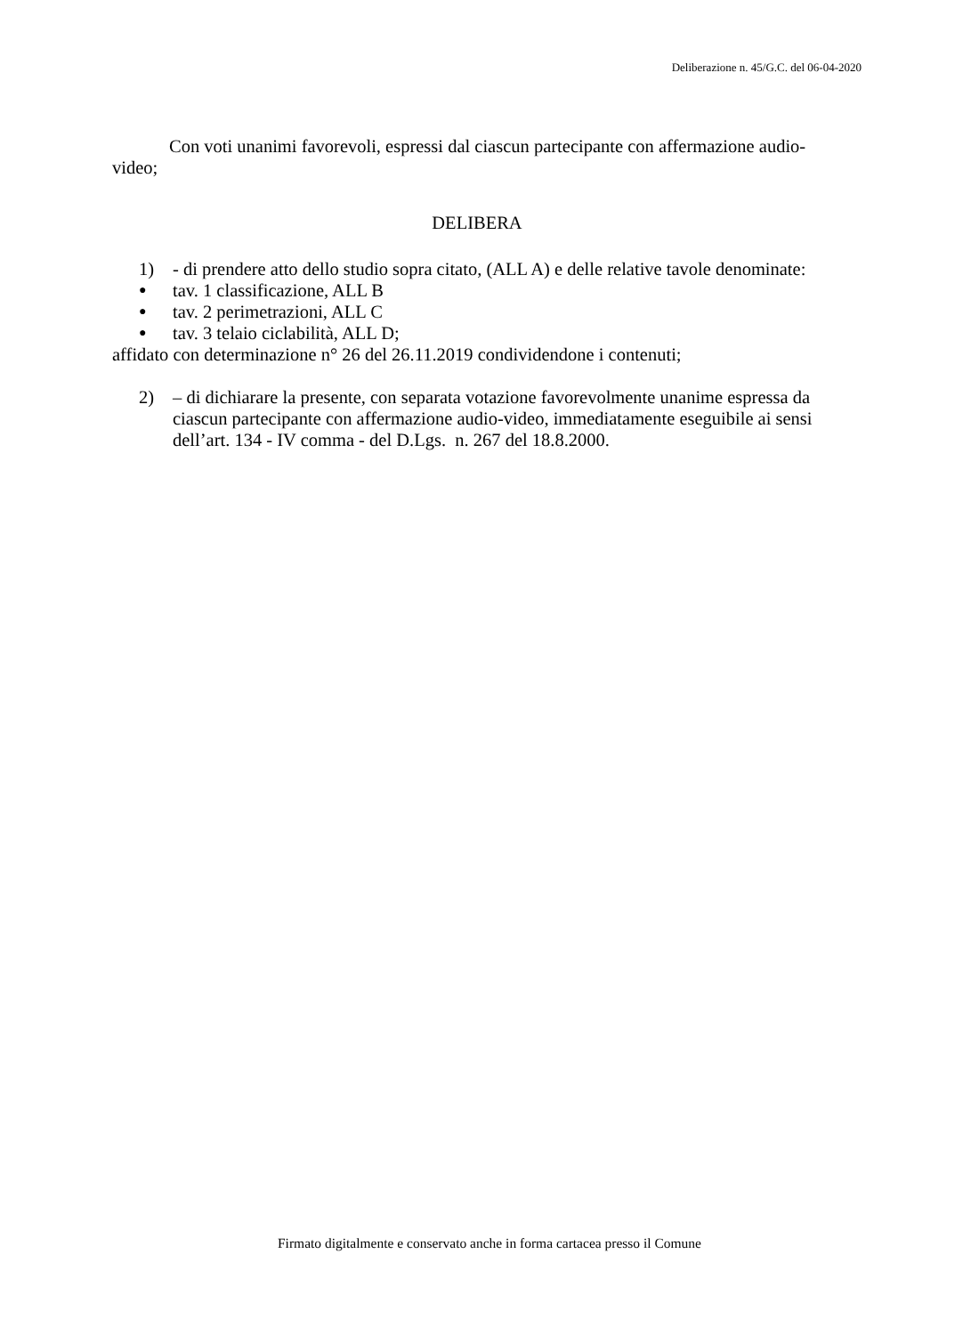Deliberazione n. 45/G.C. del 06-04-2020
Con voti unanimi favorevoli, espressi dal ciascun partecipante con affermazione audio-video;
DELIBERA
1) - di prendere atto dello studio sopra citato, (ALL A) e delle relative tavole denominate:
● tav. 1 classificazione, ALL B
● tav. 2 perimetrazioni, ALL C
● tav. 3 telaio ciclabilità, ALL D;
affidato con determinazione n° 26 del 26.11.2019 condividendone i contenuti;
2) – di dichiarare la presente, con separata votazione favorevolmente unanime espressa da ciascun partecipante con affermazione audio-video, immediatamente eseguibile ai sensi dell’art. 134 - IV comma - del D.Lgs. n. 267 del 18.8.2000.
Firmato digitalmente e conservato anche in forma cartacea presso il Comune